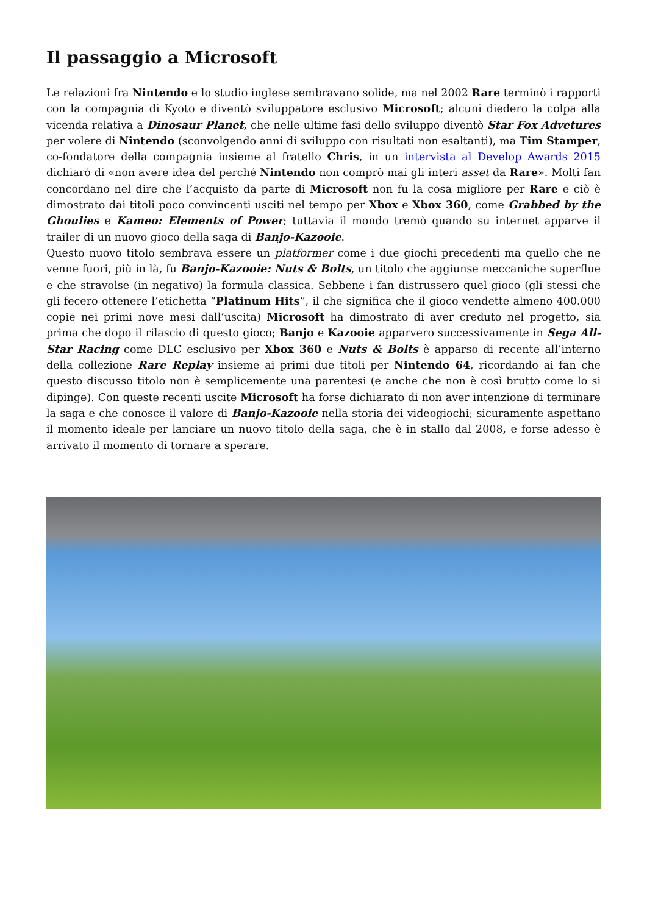Il passaggio a Microsoft
Le relazioni fra Nintendo e lo studio inglese sembravano solide, ma nel 2002 Rare terminò i rapporti con la compagnia di Kyoto e diventò sviluppatore esclusivo Microsoft; alcuni diedero la colpa alla vicenda relativa a Dinosaur Planet, che nelle ultime fasi dello sviluppo diventò Star Fox Advetures per volere di Nintendo (sconvolgendo anni di sviluppo con risultati non esaltanti), ma Tim Stamper, co-fondatore della compagnia insieme al fratello Chris, in un intervista al Develop Awards 2015 dichiarò di «non avere idea del perché Nintendo non comprò mai gli interi asset da Rare». Molti fan concordano nel dire che l’acquisto da parte di Microsoft non fu la cosa migliore per Rare e ciò è dimostrato dai titoli poco convincenti usciti nel tempo per Xbox e Xbox 360, come Grabbed by the Ghoulies e Kameo: Elements of Power; tuttavia il mondo tremò quando su internet apparve il trailer di un nuovo gioco della saga di Banjo-Kazooie.
Questo nuovo titolo sembrava essere un platformer come i due giochi precedenti ma quello che ne venne fuori, più in là, fu Banjo-Kazooie: Nuts & Bolts, un titolo che aggiunse meccaniche superflue e che stravolse (in negativo) la formula classica. Sebbene i fan distrussero quel gioco (gli stessi che gli fecero ottenere l’etichetta “Platinum Hits”, il che significa che il gioco vendette almeno 400.000 copie nei primi nove mesi dall’uscita) Microsoft ha dimostrato di aver creduto nel progetto, sia prima che dopo il rilascio di questo gioco; Banjo e Kazooie apparvero successivamente in Sega All-Star Racing come DLC esclusivo per Xbox 360 e Nuts & Bolts è apparso di recente all’interno della collezione Rare Replay insieme ai primi due titoli per Nintendo 64, ricordando ai fan che questo discusso titolo non è semplicemente una parentesi (e anche che non è così brutto come lo si dipinge). Con queste recenti uscite Microsoft ha forse dichiarato di non aver intenzione di terminare la saga e che conosce il valore di Banjo-Kazooie nella storia dei videogiochi; sicuramente aspettano il momento ideale per lanciare un nuovo titolo della saga, che è in stallo dal 2008, e forse adesso è arrivato il momento di tornare a sperare.